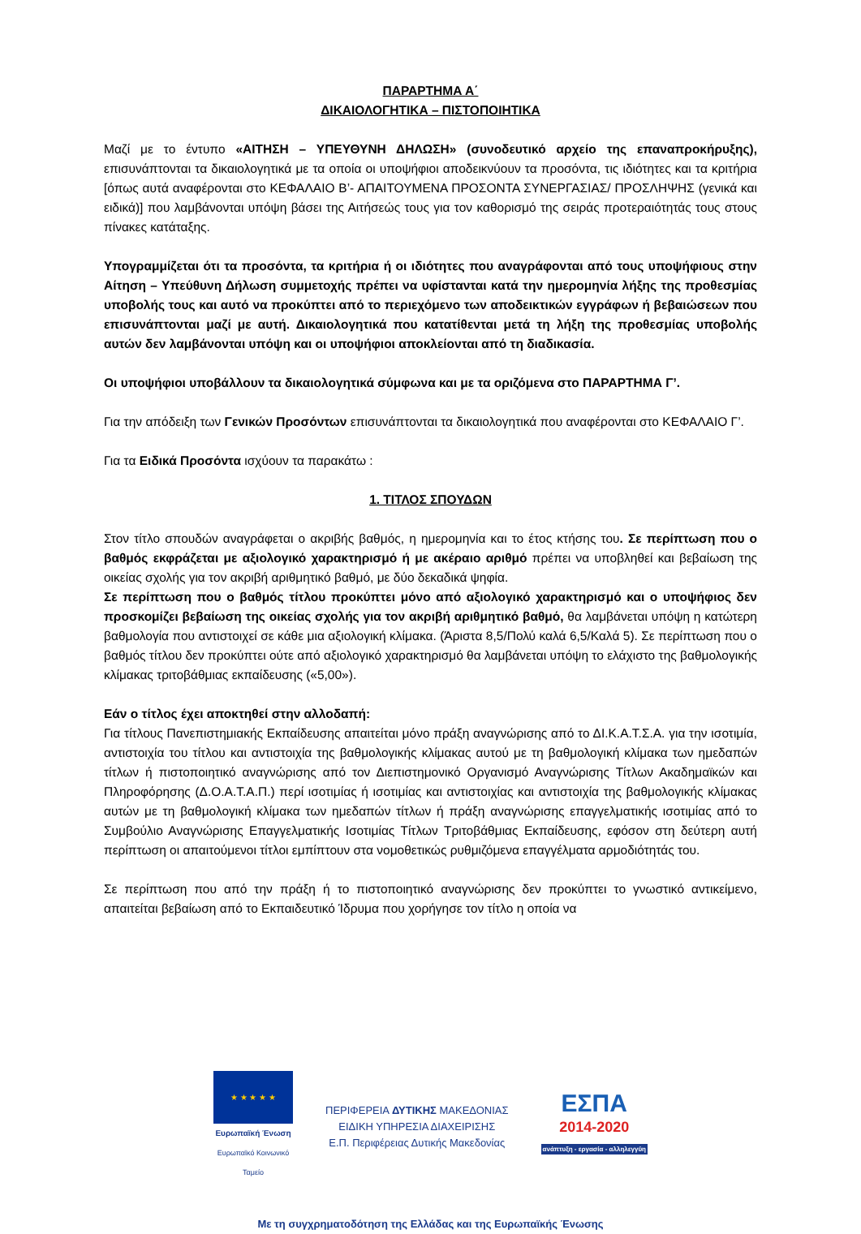ΠΑΡΑΡΤΗΜΑ Α΄
ΔΙΚΑΙΟΛΟΓΗΤΙΚΑ – ΠΙΣΤΟΠΟΙΗΤΙΚΑ
Μαζί με το έντυπο «ΑΙΤΗΣΗ – ΥΠΕΥΘΥΝΗ ΔΗΛΩΣΗ» (συνοδευτικό αρχείο της επαναπροκήρυξης), επισυνάπτονται τα δικαιολογητικά με τα οποία οι υποψήφιοι αποδεικνύουν τα προσόντα, τις ιδιότητες και τα κριτήρια [όπως αυτά αναφέρονται στο ΚΕΦΑΛΑΙΟ Β’- ΑΠΑΙΤΟΥΜΕΝΑ ΠΡΟΣΟΝΤΑ ΣΥΝΕΡΓΑΣΙΑΣ/ ΠΡΟΣΛΗΨΗΣ (γενικά και ειδικά)] που λαμβάνονται υπόψη βάσει της Αιτήσεώς τους για τον καθορισμό της σειράς προτεραιότητάς τους στους πίνακες κατάταξης.
Υπογραμμίζεται ότι τα προσόντα, τα κριτήρια ή οι ιδιότητες που αναγράφονται από τους υποψήφιους στην Αίτηση – Υπεύθυνη Δήλωση συμμετοχής πρέπει να υφίστανται κατά την ημερομηνία λήξης της προθεσμίας υποβολής τους και αυτό να προκύπτει από το περιεχόμενο των αποδεικτικών εγγράφων ή βεβαιώσεων που επισυνάπτονται μαζί με αυτή. Δικαιολογητικά που κατατίθενται μετά τη λήξη της προθεσμίας υποβολής αυτών δεν λαμβάνονται υπόψη και οι υποψήφιοι αποκλείονται από τη διαδικασία.
Οι υποψήφιοι υποβάλλουν τα δικαιολογητικά σύμφωνα και με τα οριζόμενα στο ΠΑΡΑΡΤΗΜΑ Γ’.
Για την απόδειξη των Γενικών Προσόντων επισυνάπτονται τα δικαιολογητικά που αναφέρονται στο ΚΕΦΑΛΑΙΟ Γ’.
Για τα Ειδικά Προσόντα ισχύουν τα παρακάτω :
1. ΤΙΤΛΟΣ ΣΠΟΥΔΩΝ
Στον τίτλο σπουδών αναγράφεται ο ακριβής βαθμός, η ημερομηνία και το έτος κτήσης του. Σε περίπτωση που ο βαθμός εκφράζεται με αξιολογικό χαρακτηρισμό ή με ακέραιο αριθμό πρέπει να υποβληθεί και βεβαίωση της οικείας σχολής για τον ακριβή αριθμητικό βαθμό, με δύο δεκαδικά ψηφία.
Σε περίπτωση που ο βαθμός τίτλου προκύπτει μόνο από αξιολογικό χαρακτηρισμό και ο υποψήφιος δεν προσκομίζει βεβαίωση της οικείας σχολής για τον ακριβή αριθμητικό βαθμό, θα λαμβάνεται υπόψη η κατώτερη βαθμολογία που αντιστοιχεί σε κάθε μια αξιολογική κλίμακα. (Άριστα 8,5/Πολύ καλά 6,5/Καλά 5). Σε περίπτωση που ο βαθμός τίτλου δεν προκύπτει ούτε από αξιολογικό χαρακτηρισμό θα λαμβάνεται υπόψη το ελάχιστο της βαθμολογικής κλίμακας τριτοβάθμιας εκπαίδευσης («5,00»).
Εάν ο τίτλος έχει αποκτηθεί στην αλλοδαπή:
Για τίτλους Πανεπιστημιακής Εκπαίδευσης απαιτείται μόνο πράξη αναγνώρισης από το ΔΙ.Κ.Α.Τ.Σ.Α. για την ισοτιμία, αντιστοιχία του τίτλου και αντιστοιχία της βαθμολογικής κλίμακας αυτού με τη βαθμολογική κλίμακα των ημεδαπών τίτλων ή πιστοποιητικό αναγνώρισης από τον Διεπιστημονικό Οργανισμό Αναγνώρισης Τίτλων Ακαδημαϊκών και Πληροφόρησης (Δ.Ο.Α.Τ.Α.Π.) περί ισοτιμίας ή ισοτιμίας και αντιστοιχίας και αντιστοιχία της βαθμολογικής κλίμακας αυτών με τη βαθμολογική κλίμακα των ημεδαπών τίτλων ή πράξη αναγνώρισης επαγγελματικής ισοτιμίας από το Συμβούλιο Αναγνώρισης Επαγγελματικής Ισοτιμίας Τίτλων Τριτοβάθμιας Εκπαίδευσης, εφόσον στη δεύτερη αυτή περίπτωση οι απαιτούμενοι τίτλοι εμπίπτουν στα νομοθετικώς ρυθμιζόμενα επαγγέλματα αρμοδιότητάς του.
Σε περίπτωση που από την πράξη ή το πιστοποιητικό αναγνώρισης δεν προκύπτει το γνωστικό αντικείμενο, απαιτείται βεβαίωση από το Εκπαιδευτικό Ίδρυμα που χορήγησε τον τίτλο η οποία να
★ ★ ★ ★ ★
Ευρωπαϊκή Ένωση
Ευρωπαϊκό Κοινωνικό Ταμείο
ΠΕΡΙΦΕΡΕΙΑ ΔΥΤΙΚΗΣ ΜΑΚΕΔΟΝΙΑΣ
ΕΙΔΙΚΗ ΥΠΗΡΕΣΙΑ ΔΙΑΧΕΙΡΙΣΗΣ
Ε.Π. Περιφέρειας Δυτικής Μακεδονίας
ΕΣΠΑ
2014-2020
ανάπτυξη - εργασία - αλληλεγγύη
Με τη συγχρηματοδότηση της Ελλάδας και της Ευρωπαϊκής Ένωσης